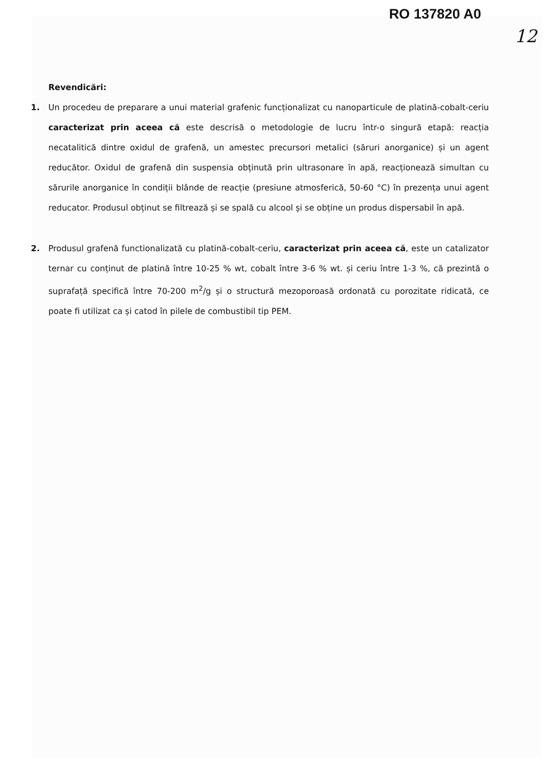RO 137820 A0
12
Revendicări:
1. Un procedeu de preparare a unui material grafenic funcționalizat cu nanoparticule de platină-cobalt-ceriu caracterizat prin aceea că este descrisă o metodologie de lucru într-o singură etapă: reacția necatalitică dintre oxidul de grafenă, un amestec precursori metalici (săruri anorganice) și un agent reducător. Oxidul de grafenă din suspensia obținută prin ultrasonare în apă, reacționează simultan cu sărurile anorganice în condiții blânde de reacție (presiune atmosferică, 50-60 °C) în prezența unui agent reducator. Produsul obținut se filtrează și se spală cu alcool și se obține un produs dispersabil în apă.
2. Produsul grafenă functionalizată cu platină-cobalt-ceriu, caracterizat prin aceea că, este un catalizator ternar cu conținut de platină între 10-25 % wt, cobalt între 3-6 % wt. și ceriu între 1-3 %, că prezintă o suprafață specifică între 70-200 m<sup>2</sup>/g și o structură mezoporoasă ordonată cu porozitate ridicată, ce poate fi utilizat ca și catod în pilele de combustibil tip PEM.